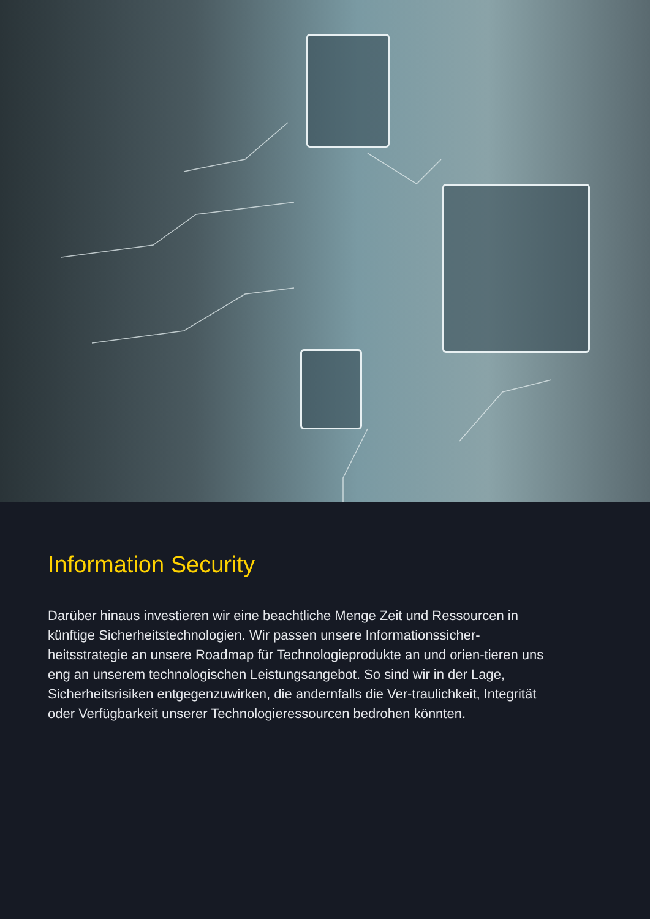Information Security
Darüber hinaus investieren wir eine beachtliche Menge Zeit und Ressourcen in künftige Sicherheitstechnologien. Wir passen unsere Informationssicher-heitsstrategie an unsere Roadmap für Technologieprodukte an und orien-tieren uns eng an unserem technologischen Leistungsangebot. So sind wir in der Lage, Sicherheitsrisiken entgegenzuwirken, die andernfalls die Ver-traulichkeit, Integrität oder Verfügbarkeit unserer Technologieressourcen bedrohen könnten.